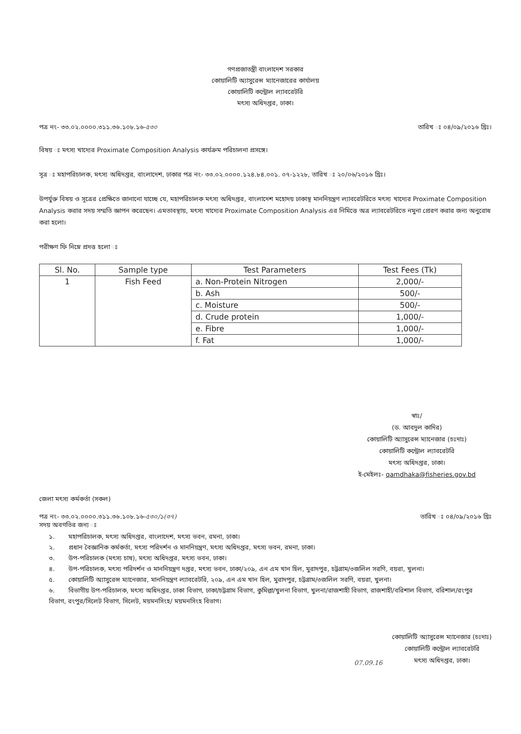গণপ্রজাতন্ত্রী বাংলাদেশ সরকার
কোয়ালিটি অ্যাসুরেন্স ম্যানেজারের কার্যালয়
কোয়ালিটি কন্ট্রোল ল্যাবরেটরি
মৎস্য অধিদপ্তর, ঢাকা।
পত্র নং- ৩৩.০২.০০০০.৩১১.৩৬.১০৮.১৬-৫৩০ তারিখ ঃ ০৪/০৯/২০১৬ খ্রিঃ।
বিষয় ঃ মৎস্য খাদ্যের Proximate Composition Analysis কার্যক্রম পরিচালনা প্রসঙ্গে।
সূত্র ঃ মহাপরিচালক, মৎস্য অধিদপ্তর, বাংলাদেশ, ঢাকার পত্র নং- ৩৩.০২.০০০০.১২৪.৮৪.০০১. ০৭-১২২৮, তারিখ ঃ ২০/০৬/২০১৬ খ্রিঃ।
উপর্যুক্ত বিষয় ও সূত্রের প্রেক্ষিতে জানানো যাচ্ছে যে, মহাপরিচালক মৎস্য অধিদপ্তর, বাংলাদেশ মহোদয় ঢাকাস্থ মাননিয়ন্ত্রণ ল্যাবরেটরিতে মৎস্য খাদ্যের Proximate Composition Analysis করার সদয় সম্মতি জ্ঞাপন করেছেন। এমতাবস্থায়, মৎস্য খাদ্যের Proximate Composition Analysis এর নিমিত্তে অত্র ল্যাবরেটরিতে নমুনা প্রেরণ করার জন্য অনুরোধ করা হলো।
পরীক্ষণ ফি নিম্নে প্রদত্ত হলো ঃ
| Sl. No. | Sample type | Test Parameters | Test Fees (Tk) |
| --- | --- | --- | --- |
| 1 | Fish Feed | a. Non-Protein Nitrogen | 2,000/- |
| | | b. Ash | 500/- |
| | | c. Moisture | 500/- |
| | | d. Crude protein | 1,000/- |
| | | e. Fibre | 1,000/- |
| | | f. Fat | 1,000/- |
স্বাঃ/
(ড. আবদুল কাদির)
কোয়ালিটি অ্যাসুরেন্স ম্যানেজার (চঃদাঃ)
কোয়ালিটি কন্ট্রোল ল্যাবরেটরি
মৎস্য অধিদপ্তর, ঢাকা।
ই-মেইলঃ- qamdhaka@fisheries.gov.bd
জেলা মৎস্য কর্মকর্তা (সকল)
পত্র নং- ৩৩.০২.০০০০.৩১১.৩৬.১০৮.১৬-৫৩০/১(৩৭) তারিখ ঃ ০৪/০৯/২০১৬ খ্রিঃ
সদয় অবগতির জন্য ঃ
১. মহাপরিচালক, মৎস্য অধিদপ্তর, বাংলাদেশ, মৎস্য ভবন, রমনা, ঢাকা।
২. প্রধান বৈজ্ঞানিক কর্মকর্তা, মৎস্য পরিদর্শন ও মাননিয়ন্ত্রণ, মৎস্য অধিদপ্তর, মৎস্য ভবন, রমনা, ঢাকা।
৩. উপ-পরিচালক (মৎস্য চাষ), মৎস্য অধিদপ্তর, মৎস্য ভবন, ঢাকা।
৪. উপ-পরিচালক, মৎস্য পরিদর্শন ও মাননিয়ন্ত্রণ দপ্তর, মৎস্য ভবন, ঢাকা/২০৯, এন এম খান হিল, মুরাদপুর, চট্টগ্রাম/৩জলিল সরণি, বয়রা, খুলনা।
৫. কোয়ালিটি অ্যাসুরেন্স ম্যানেজার, মাননিয়ন্ত্রণ ল্যাবরেটরি, ২০৯, এন এম খান হিল, মুরাদপুর, চট্টগ্রাম/৩জলিল সরণি, বয়রা, খুলনা।
৬. বিভাগীয় উপ-পরিচালক, মৎস্য অধিদপ্তর, ঢাকা বিভাগ, ঢাকা/চট্টগ্রাম বিভাগ, কুমিল্লা/খুলনা বিভাগ, খুলনা/রাজশাহী বিভাগ, রাজশাহী/বরিশাল বিভাগ, বরিশাল/রংপুর বিভাগ, রংপুর/সিলেট বিভাগ, সিলেট, ময়মনসিংহ/ ময়মনসিংহ বিভাগ।
07.09.16
কোয়ালিটি অ্যাসুরেন্স ম্যানেজার (চঃদাঃ)
কোয়ালিটি কন্ট্রোল ল্যাবরেটরি
মৎস্য অধিদপ্তর, ঢাকা।